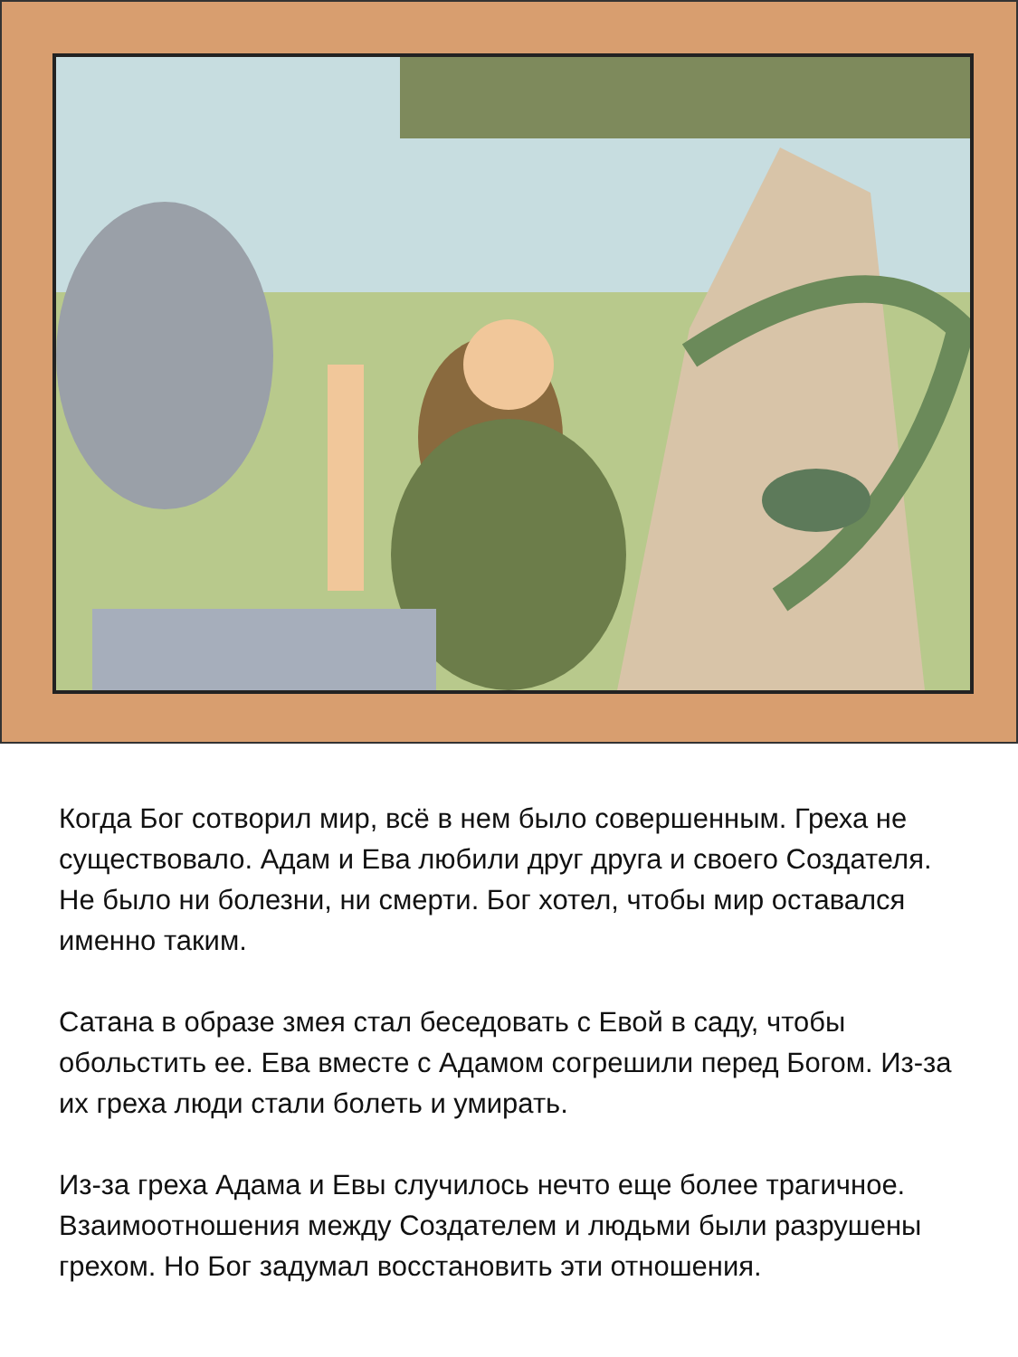Когда Бог сотворил мир, всё в нем было совершенным. Греха не существовало. Адам и Ева любили друг друга и своего Создателя. Не было ни болезни, ни смерти. Бог хотел, чтобы мир оставался именно таким.
Сатана в образе змея стал беседовать с Евой в саду, чтобы обольстить ее. Ева вместе с Адамом согрешили перед Богом. Из-за их греха люди стали болеть и умирать.
Из-за греха Адама и Евы случилось нечто еще более трагичное. Взаимоотношения между Создателем и людьми были разрушены грехом. Но Бог задумал восстановить эти отношения.